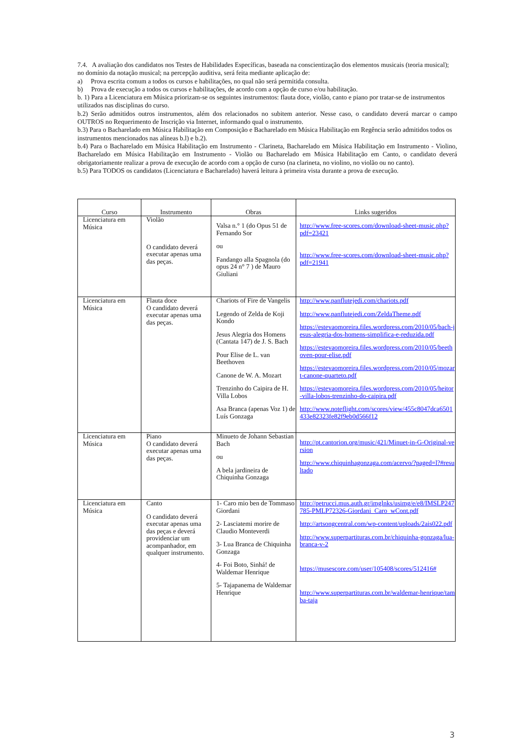7.4. A avaliação dos candidatos nos Testes de Habilidades Específicas, baseada na conscientização dos elementos musicais (teoria musical); no domínio da notação musical; na percepção auditiva, será feita mediante aplicação de:
a) Prova escrita comum a todos os cursos e habilitações, no qual não será permitida consulta.
b) Prova de execução a todos os cursos e habilitações, de acordo com a opção de curso e/ou habilitação.
b. 1) Para a Licenciatura em Música priorizam-se os seguintes instrumentos: flauta doce, violão, canto e piano por tratar-se de instrumentos utilizados nas disciplinas do curso.
b.2) Serão admitidos outros instrumentos, além dos relacionados no subitem anterior. Nesse caso, o candidato deverá marcar o campo OUTROS no Requerimento de Inscrição via Internet, informando qual o instrumento.
b.3) Para o Bacharelado em Música Habilitação em Composição e Bacharelado em Música Habilitação em Regência serão admitidos todos os instrumentos mencionados nas alíneas b.l) e b.2).
b.4) Para o Bacharelado em Música Habilitação em Instrumento - Clarineta, Bacharelado em Música Habilitação em Instrumento - Violino, Bacharelado em Música Habilitação em Instrumento - Violão ou Bacharelado em Música Habilitação em Canto, o candidato deverá obrigatoriamente realizar a prova de execução de acordo com a opção de curso (na clarineta, no violino, no violão ou no canto).
b.5) Para TODOS os candidatos (Licenciatura e Bacharelado) haverá leitura à primeira vista durante a prova de execução.
| Curso | Instrumento | Obras | Links sugeridos |
| --- | --- | --- | --- |
| Licenciatura em Música | Violão O candidato deverá executar apenas uma das peças. | Valsa n.° 1 (do Opus 51 de Fernando Sor ou Fandango alla Spagnola (do opus 24 n° 7 ) de Mauro Giuliani | http://www.free-scores.com/download-sheet-music.php?pdf=23421 http://www.free-scores.com/download-sheet-music.php?pdf=21941 |
| Licenciatura em Música | Flauta doce O candidato deverá executar apenas uma das peças. | Chariots of Fire de Vangelis Legendo of Zelda de Koji Kondo Jesus Alegria dos Homens (Cantata 147) de J. S. Bach Pour Elise de L. van Beethoven Canone de W. A. Mozart Trenzinho do Caipira de H. Villa Lobos Asa Branca (apenas Voz 1) de Luís Gonzaga | http://www.panflutejedi.com/chariots.pdf http://www.panflutejedi.com/ZeldaTheme.pdf https://estevaomoreira.files.wordpress.com/2010/05/bach-jesus-alegria-dos-homens-simplifica-e-reduzida.pdf https://estevaomoreira.files.wordpress.com/2010/05/beethoven-pour-elise.pdf https://estevaomoreira.files.wordpress.com/2010/05/mozart-canone-quarteto.pdf https://estevaomoreira.files.wordpress.com/2010/05/heitor-villa-lobos-trenzinho-do-caipira.pdf http://www.noteflight.com/scores/view/455c8047dca6501433e82323fe82f9eb0d566f12 |
| Licenciatura em Música | Piano O candidato deverá executar apenas uma das peças. | Minueto de Johann Sebastian Bach ou A bela jardineira de Chiquinha Gonzaga | http://pt.cantorion.org/music/421/Minuet-in-G-Original-version http://www.chiquinhagonzaga.com/acervo/?paged=l?#resultado |
| Licenciatura em Música | Canto O candidato deverá executar apenas uma das peças e deverá providenciar um acompanhador, em qualquer instrumento. | 1- Caro mio ben de Tommaso Giordani 2- Lasciatemi morire de Claudio Monteverdi 3- Lua Branca de Chiquinha Gonzaga 4- Foi Boto, Sinhá! de Waldemar Henrique 5- Tajapanema de Waldemar Henrique | http://petrucci.mus.auth.gr/imglnks/usimg/e/e8/IMSLP247785-PMLP72326-Giordani_Caro_wCont.pdf http://artsongcentral.com/wp-content/uploads/2ais022.pdf http://www.superpartituras.com.br/chiquinha-gonzaga/lua-branca-v-2 https://musescore.com/user/105408/scores/512416# http://www.superpartituras.com.br/waldemar-henrique/tamba-taja |
3